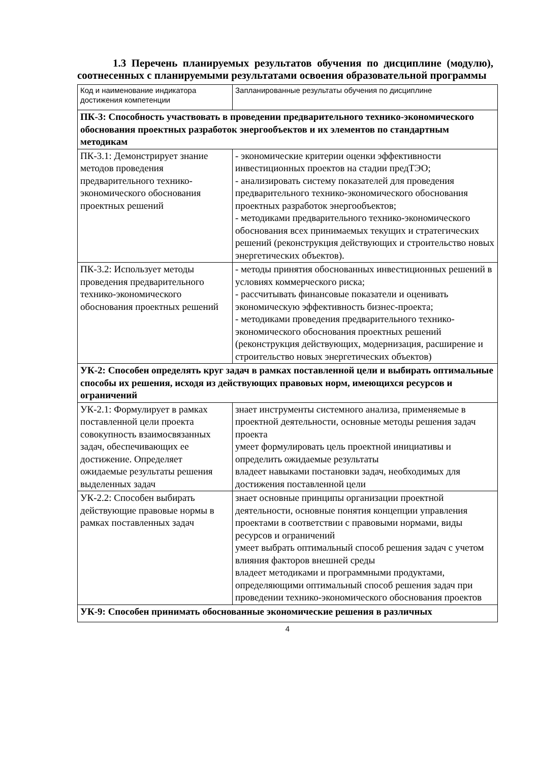1.3 Перечень планируемых результатов обучения по дисциплине (модулю), соотнесенных с планируемыми результатами освоения образовательной программы
| Код и наименование индикатора достижения компетенции | Запланированные результаты обучения по дисциплине |
| ПК-3: Способность участвовать в проведении предварительного технико-экономического обоснования проектных разработок энергообъектов и их элементов по стандартным методикам | |
| ПК-3.1: Демонстрирует знание методов проведения предварительного технико-экономического обоснования проектных решений | - экономические критерии оценки эффективности инвестиционных проектов на стадии предТЭО; - анализировать систему показателей для проведения предварительного технико-экономического обоснования проектных разработок энергообъектов; - методиками предварительного технико-экономического обоснования всех принимаемых текущих и стратегических решений (реконструкция действующих и строительство новых энергетических объектов). |
| ПК-3.2: Использует методы проведения предварительного технико-экономического обоснования проектных решений | - методы принятия обоснованных инвестиционных решений в условиях коммерческого риска; - рассчитывать финансовые показатели и оценивать экономическую эффективность бизнес-проекта; - методиками проведения предварительного технико-экономического обоснования проектных решений (реконструкция действующих, модернизация, расширение и строительство новых энергетических объектов) |
| УК-2: Способен определять круг задач в рамках поставленной цели и выбирать оптимальные способы их решения, исходя из действующих правовых норм, имеющихся ресурсов и ограничений | |
| УК-2.1: Формулирует в рамках поставленной цели проекта совокупность взаимосвязанных задач, обеспечивающих ее достижение. Определяет ожидаемые результаты решения выделенных задач | знает инструменты системного анализа, применяемые в проектной деятельности, основные методы решения задач проекта умеет формулировать цель проектной инициативы и определить ожидаемые результаты владеет навыками постановки задач, необходимых для достижения поставленной цели |
| УК-2.2: Способен выбирать действующие правовые нормы в рамках поставленных задач | знает основные принципы организации проектной деятельности, основные понятия концепции управления проектами в соответствии с правовыми нормами, виды ресурсов и ограничений умеет выбрать оптимальный способ решения задач с учетом влияния факторов внешней среды владеет методиками и программными продуктами, определяющими оптимальный способ решения задач при проведении технико-экономического обоснования проектов |
| УК-9: Способен принимать обоснованные экономические решения в различных | |
4